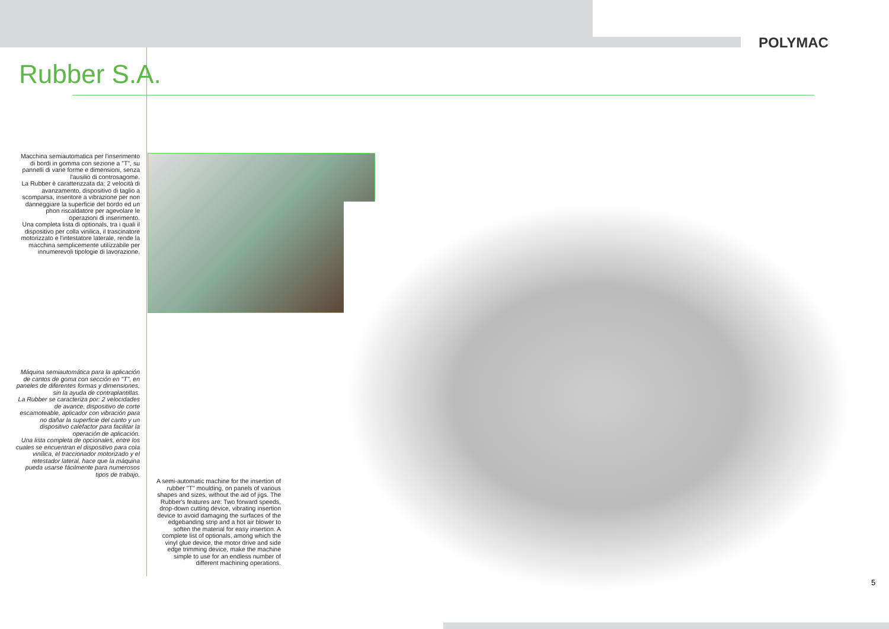POLYMAC
Rubber S.A.
Macchina semiautomatica per l'inserimento di bordi in gomma con sezione a "T", su pannelli di varie forme e dimensioni, senza l'ausilio di controsagome.
La Rubber è caratterizzata da: 2 velocità di avanzamento, dispositivo di taglio a scomparsa, inseritore a vibrazione per non danneggiare la superficie del bordo ed un phon riscaldatore per agevolare le operazioni di inserimento.
Una completa lista di optionals, tra i quali il dispositivo per colla vinilica, il trascinatore motorizzato e l'intestatore laterale, rende la macchina semplicemente utilizzabile per innumerevoli tipologie di lavorazione.
Máquina semiautomática para la aplicación de cantos de goma con sección en "T", en paneles de diferentes formas y dimensiones, sin la ayuda de contraplantillas.
La Rubber se caracteriza por: 2 velocidades de avance, dispositivo de corte escamoteable, aplicador con vibración para no dañar la superficie del canto y un dispositivo calefactor para facilitar la operación de aplicación.
Una lista completa de opcionales, entre los cuales se encuentran el dispositivo para cola vinílica, el traccionador motorizado y el retestador lateral, hace que la máquina pueda usarse fácilmente para numerosos tipos de trabajo.
A semi-automatic machine for the insertion of rubber "T" moulding, on panels of various shapes and sizes, without the aid of jigs. The Rubber's features are: Two forward speeds, drop-down cutting device, vibrating insertion device to avoid damaging the surfaces of the edgebanding strip and a hot air blower to soften the material for easy insertion. A complete list of optionals, among which the vinyl glue device, the motor drive and side edge trimming device, make the machine simple to use for an endless number of different machining operations.
5